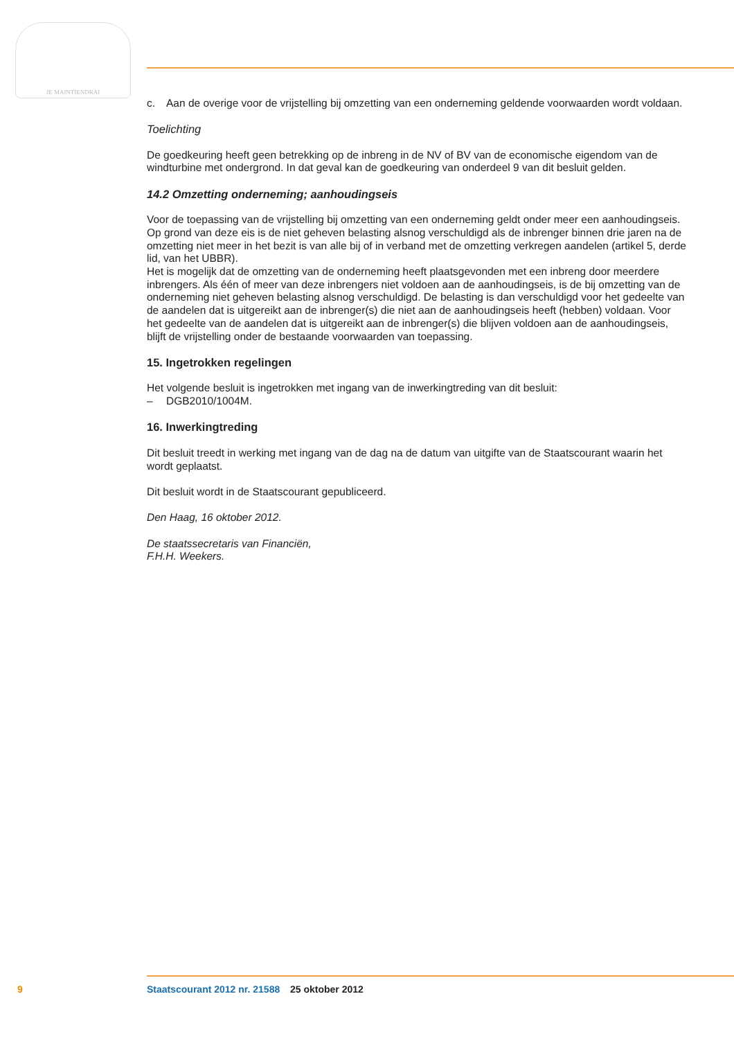JE MAINTIENDRAI
c. Aan de overige voor de vrijstelling bij omzetting van een onderneming geldende voorwaarden wordt voldaan.
Toelichting
De goedkeuring heeft geen betrekking op de inbreng in de NV of BV van de economische eigendom van de windturbine met ondergrond. In dat geval kan de goedkeuring van onderdeel 9 van dit besluit gelden.
14.2 Omzetting onderneming; aanhoudingseis
Voor de toepassing van de vrijstelling bij omzetting van een onderneming geldt onder meer een aanhoudingseis. Op grond van deze eis is de niet geheven belasting alsnog verschuldigd als de inbrenger binnen drie jaren na de omzetting niet meer in het bezit is van alle bij of in verband met de omzetting verkregen aandelen (artikel 5, derde lid, van het UBBR).
Het is mogelijk dat de omzetting van de onderneming heeft plaatsgevonden met een inbreng door meerdere inbrengers. Als één of meer van deze inbrengers niet voldoen aan de aanhoudingseis, is de bij omzetting van de onderneming niet geheven belasting alsnog verschuldigd. De belasting is dan verschuldigd voor het gedeelte van de aandelen dat is uitgereikt aan de inbrenger(s) die niet aan de aanhoudingseis heeft (hebben) voldaan. Voor het gedeelte van de aandelen dat is uitgereikt aan de inbrenger(s) die blijven voldoen aan de aanhoudingseis, blijft de vrijstelling onder de bestaande voorwaarden van toepassing.
15. Ingetrokken regelingen
Het volgende besluit is ingetrokken met ingang van de inwerkingtreding van dit besluit:
– DGB2010/1004M.
16. Inwerkingtreding
Dit besluit treedt in werking met ingang van de dag na de datum van uitgifte van de Staatscourant waarin het wordt geplaatst.
Dit besluit wordt in de Staatscourant gepubliceerd.
Den Haag, 16 oktober 2012.
De staatssecretaris van Financiën,
F.H.H. Weekers.
9 Staatscourant 2012 nr. 21588 25 oktober 2012